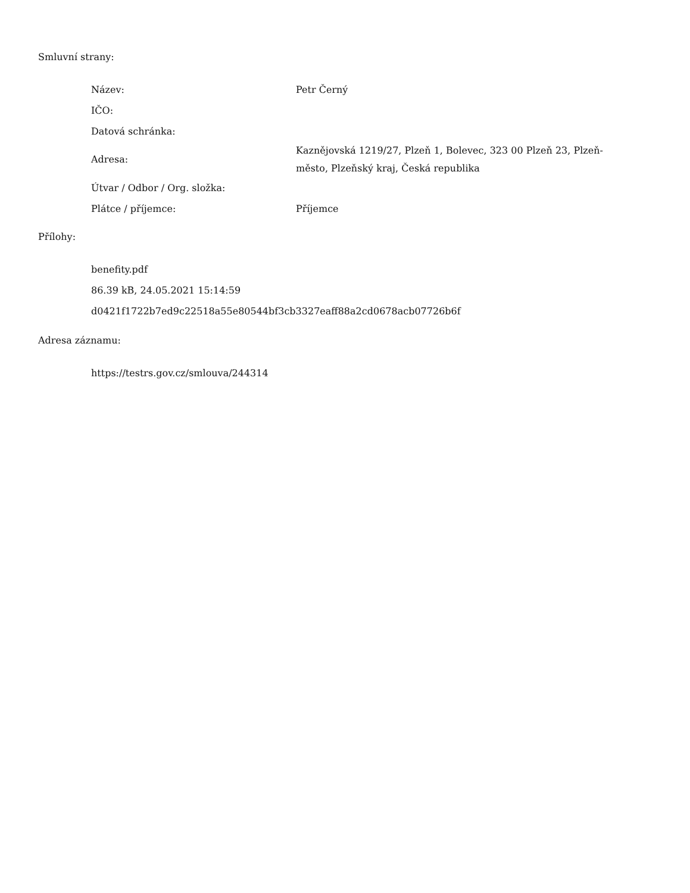Smluvní strany:
| Název: | Petr Černý |
| IČO: | |
| Datová schránka: | |
| Adresa: | Kaznějovská 1219/27, Plzeň 1, Bolevec, 323 00 Plzeň 23, Plzeň-město, Plzeňský kraj, Česká republika |
| Útvar / Odbor / Org. složka: | |
| Plátce / příjemce: | Příjemce |
Přílohy:
benefity.pdf
86.39 kB, 24.05.2021 15:14:59
d0421f1722b7ed9c22518a55e80544bf3cb3327eaff88a2cd0678acb07726b6f
Adresa záznamu:
https://testrs.gov.cz/smlouva/244314